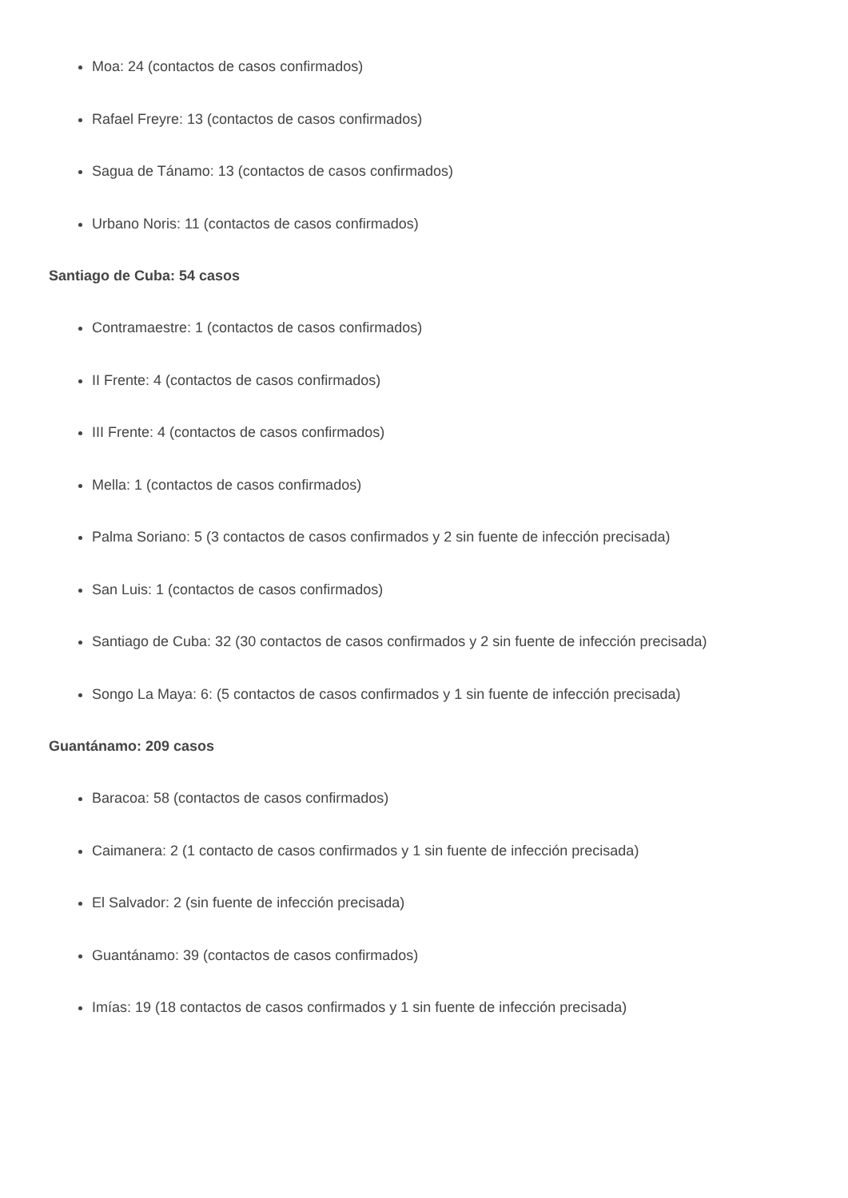Moa: 24 (contactos de casos confirmados)
Rafael Freyre: 13 (contactos de casos confirmados)
Sagua de Tánamo: 13 (contactos de casos confirmados)
Urbano Noris: 11 (contactos de casos confirmados)
Santiago de Cuba: 54 casos
Contramaestre: 1 (contactos de casos confirmados)
II Frente: 4 (contactos de casos confirmados)
III Frente: 4 (contactos de casos confirmados)
Mella: 1 (contactos de casos confirmados)
Palma Soriano: 5 (3 contactos de casos confirmados y 2 sin fuente de infección precisada)
San Luis: 1 (contactos de casos confirmados)
Santiago de Cuba: 32 (30 contactos de casos confirmados y 2 sin fuente de infección precisada)
Songo La Maya: 6: (5 contactos de casos confirmados y 1 sin fuente de infección precisada)
Guantánamo: 209 casos
Baracoa: 58 (contactos de casos confirmados)
Caimanera: 2 (1 contacto de casos confirmados y 1 sin fuente de infección precisada)
El Salvador: 2 (sin fuente de infección precisada)
Guantánamo: 39 (contactos de casos confirmados)
Imías: 19 (18 contactos de casos confirmados y 1 sin fuente de infección precisada)